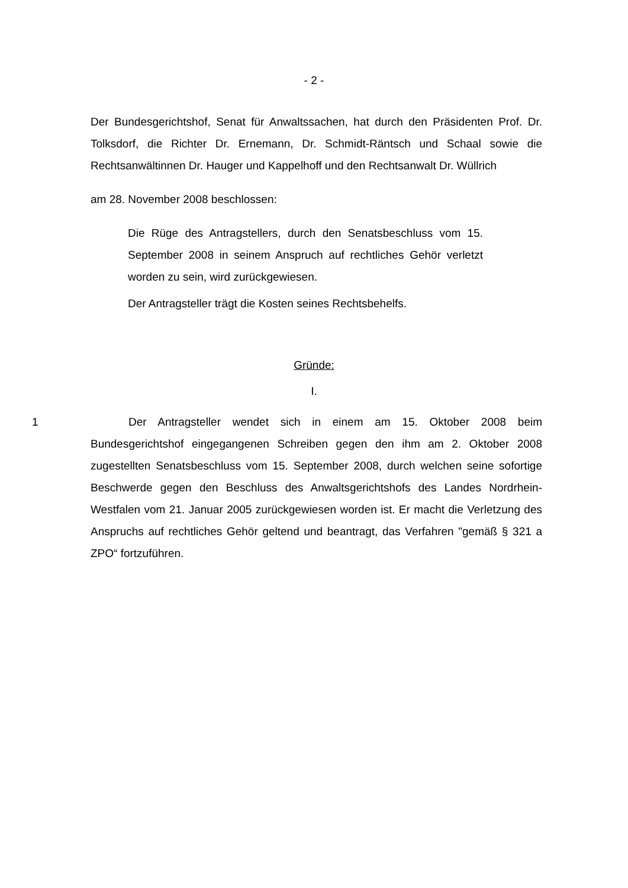- 2 -
Der Bundesgerichtshof, Senat für Anwaltssachen, hat durch den Präsidenten Prof. Dr. Tolksdorf, die Richter Dr. Ernemann, Dr. Schmidt-Räntsch und Schaal sowie die Rechtsanwältinnen Dr. Hauger und Kappelhoff und den Rechtsanwalt Dr. Wüllrich
am 28. November 2008 beschlossen:
Die Rüge des Antragstellers, durch den Senatsbeschluss vom 15. September 2008 in seinem Anspruch auf rechtliches Gehör verletzt worden zu sein, wird zurückgewiesen.
Der Antragsteller trägt die Kosten seines Rechtsbehelfs.
Gründe:
I.
1 Der Antragsteller wendet sich in einem am 15. Oktober 2008 beim Bundesgerichtshof eingegangenen Schreiben gegen den ihm am 2. Oktober 2008 zugestellten Senatsbeschluss vom 15. September 2008, durch welchen seine sofortige Beschwerde gegen den Beschluss des Anwaltsgerichtshofs des Landes Nordrhein-Westfalen vom 21. Januar 2005 zurückgewiesen worden ist. Er macht die Verletzung des Anspruchs auf rechtliches Gehör geltend und beantragt, das Verfahren "gemäß § 321 a ZPO“ fortzuführen.